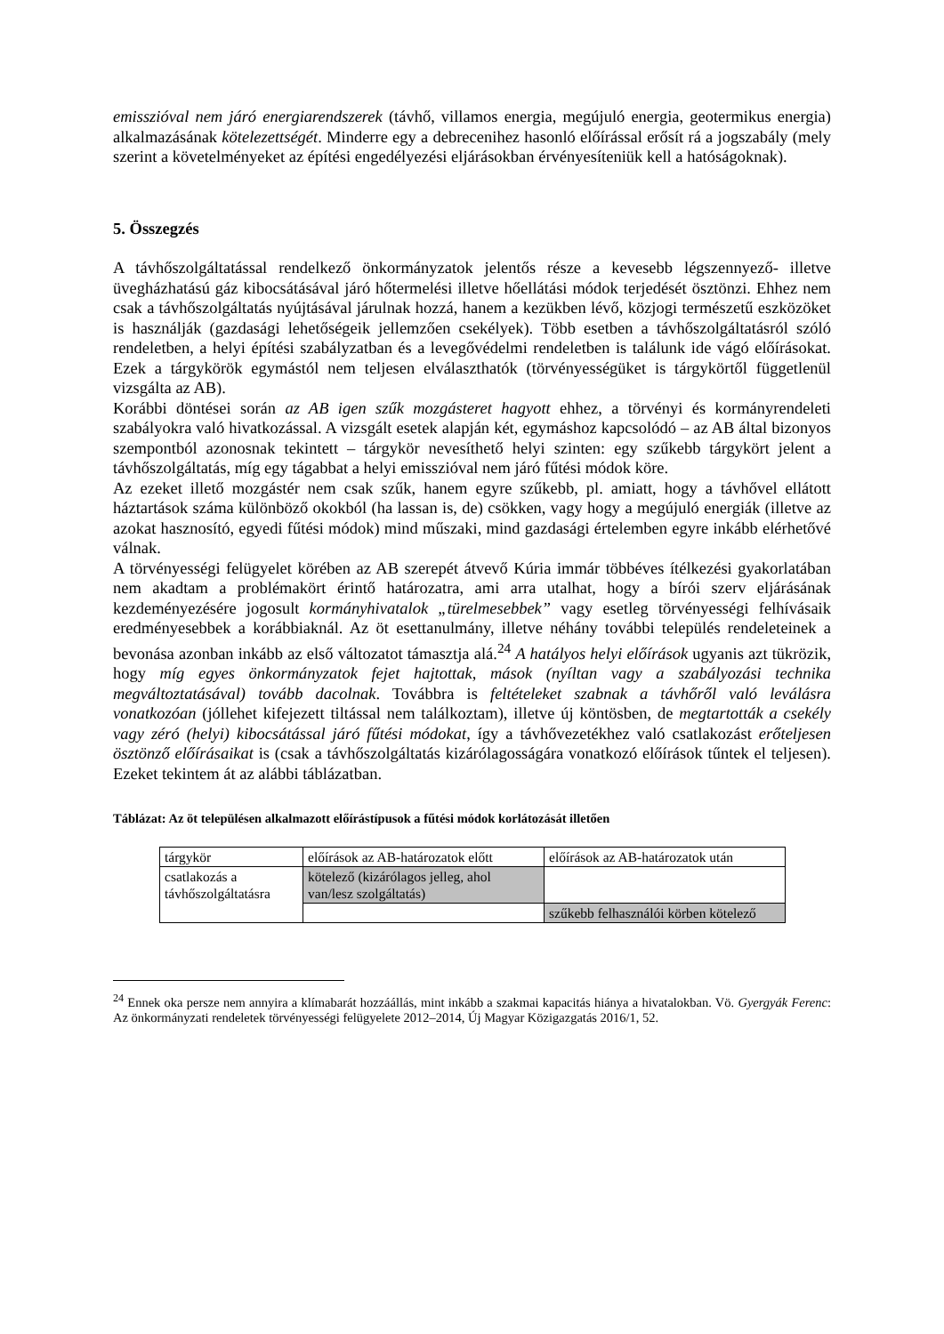emisszióval nem járó energiarendszerek (távhő, villamos energia, megújuló energia, geotermikus energia) alkalmazásának kötelezettségét. Minderre egy a debrecenihez hasonló előírással erősít rá a jogszabály (mely szerint a követelményeket az építési engedélyezési eljárásokban érvényesíteniük kell a hatóságoknak).
5. Összegzés
A távhőszolgáltatással rendelkező önkormányzatok jelentős része a kevesebb légszennyező- illetve üvegházhatású gáz kibocsátásával járó hőtermelési illetve hőellátási módok terjedését ösztönzi. Ehhez nem csak a távhőszolgáltatás nyújtásával járulnak hozzá, hanem a kezükben lévő, közjogi természetű eszközöket is használják (gazdasági lehetőségeik jellemzően csekélyek). Több esetben a távhőszolgáltatásról szóló rendeletben, a helyi építési szabályzatban és a levegővédelmi rendeletben is találunk ide vágó előírásokat. Ezek a tárgykörök egymástól nem teljesen elválaszthatók (törvényességüket is tárgykörtől függetlenül vizsgálta az AB).
Korábbi döntései során az AB igen szűk mozgásteret hagyott ehhez, a törvényi és kormányrendeleti szabályokra való hivatkozással. A vizsgált esetek alapján két, egymáshoz kapcsolódó – az AB által bizonyos szempontból azonosnak tekintett – tárgykör nevesíthető helyi szinten: egy szűkebb tárgykört jelent a távhőszolgáltatás, míg egy tágabbat a helyi emisszióval nem járó fűtési módok köre.
Az ezeket illető mozgástér nem csak szűk, hanem egyre szűkebb, pl. amiatt, hogy a távhővel ellátott háztartások száma különböző okokból (ha lassan is, de) csökken, vagy hogy a megújuló energiák (illetve az azokat hasznosító, egyedi fűtési módok) mind műszaki, mind gazdasági értelemben egyre inkább elérhetővé válnak.
A törvényességi felügyelet körében az AB szerepét átvevő Kúria immár többéves ítélkezési gyakorlatában nem akadtam a problémakört érintő határozatra, ami arra utalhat, hogy a bírói szerv eljárásának kezdeményezésére jogosult kormányhivatalok „türelmesebbek” vagy esetleg törvényességi felhívásaik eredményesebbek a korábbiaknál. Az öt esettanulmány, illetve néhány további település rendeleteinek a bevonása azonban inkább az első változatot támasztja alá.<sup>24</sup> A hatályos helyi előírások ugyanis azt tükrözik, hogy míg egyes önkormányzatok fejet hajtottak, mások (nyíltan vagy a szabályozási technika megváltoztatásával) tovább dacolnak. Továbbra is feltételeket szabnak a távhőről való leválásra vonatkozóan (jóllehet kifejezett tiltással nem találkoztam), illetve új köntösben, de megtartották a csekély vagy zéró (helyi) kibocsátással járó fűtési módokat, így a távhővezetékhez való csatlakozást erőteljesen ösztönző előírásaikat is (csak a távhőszolgáltatás kizárólagosságára vonatkozó előírások tűntek el teljesen). Ezeket tekintem át az alábbi táblázatban.
Táblázat: Az öt településen alkalmazott előírástípusok a fűtési módok korlátozását illetően
| tárgykör | előírások az AB-határozatok előtt | előírások az AB-határozatok után |
| csatlakozás a távhőszolgáltatásra | kötelező (kizárólagos jelleg, ahol van/lesz szolgáltatás) | |
| | | szűkebb felhasználói körben kötelező |
<sup>24</sup> Ennek oka persze nem annyira a klímabarát hozzáállás, mint inkább a szakmai kapacitás hiánya a hivatalokban. Vö. Gyergyák Ferenc: Az önkormányzati rendeletek törvényességi felügyelete 2012–2014, Új Magyar Közigazgatás 2016/1, 52.